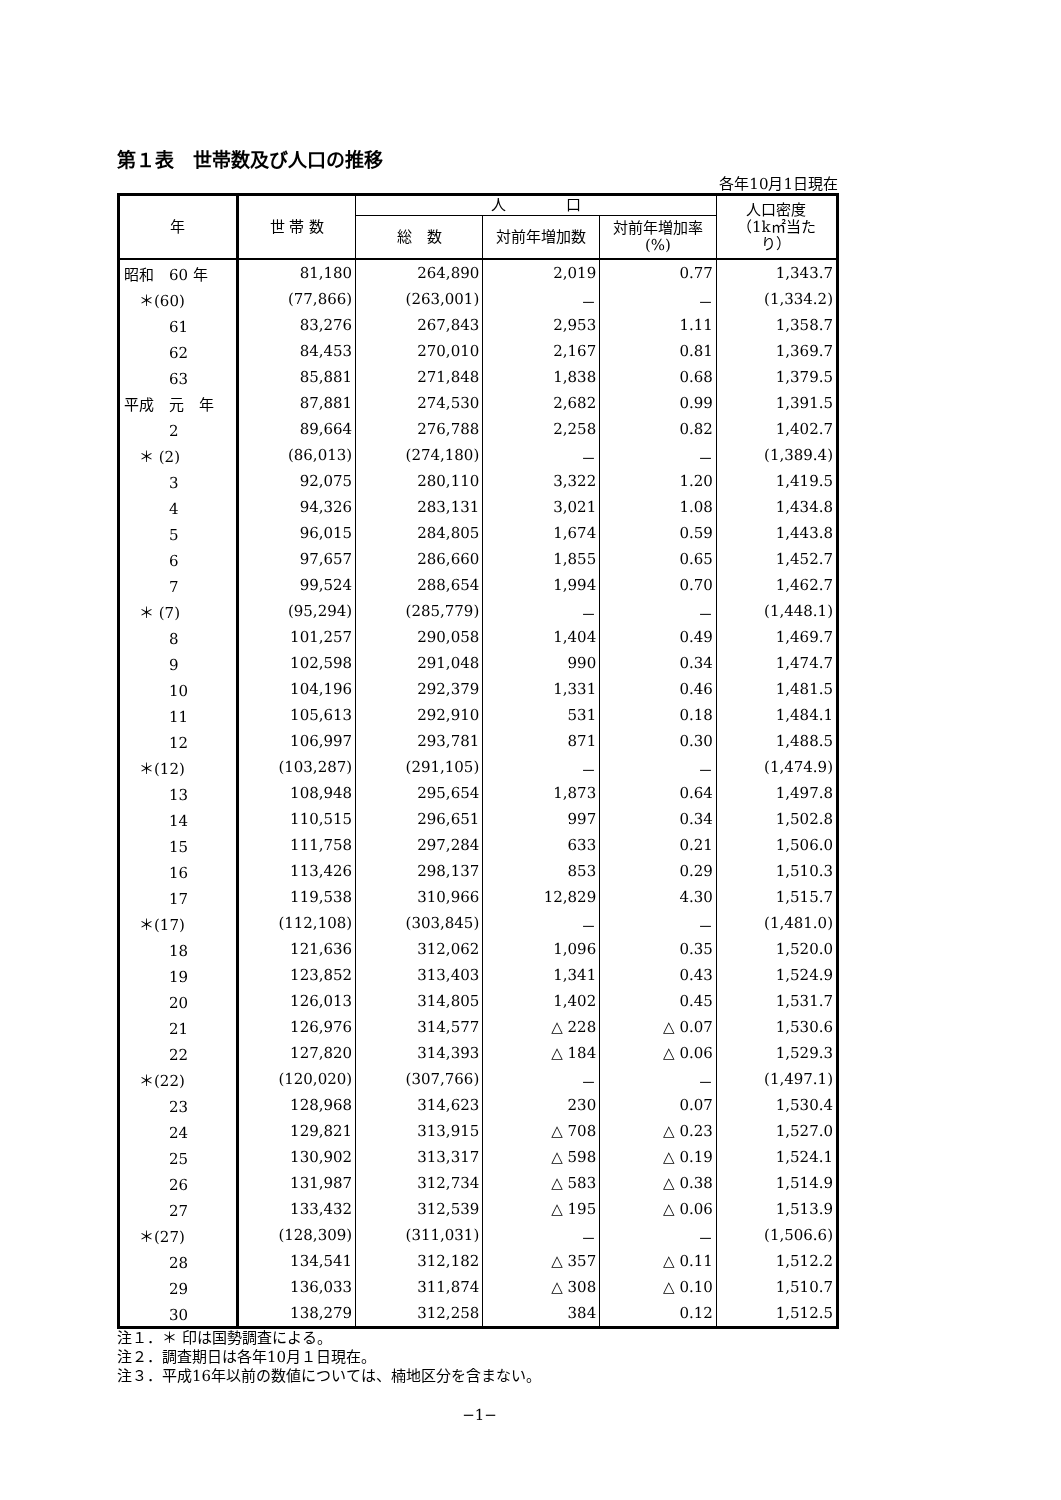第１表　世帯数及び人口の推移
各年10月1日現在
| 年 | 世 帯 数 | 人 口 | | | 人口密度 （1k㎡当た り） |
| --- | --- | --- | --- | --- | --- |
| | | 総 数 | 対前年増加数 | 対前年増加率 (%) | |
| 昭和 60 年 | 81,180 | 264,890 | 2,019 | 0.77 | 1,343.7 |
| ＊(60) | (77,866) | (263,001) | － | － | (1,334.2) |
| 61 | 83,276 | 267,843 | 2,953 | 1.11 | 1,358.7 |
| 62 | 84,453 | 270,010 | 2,167 | 0.81 | 1,369.7 |
| 63 | 85,881 | 271,848 | 1,838 | 0.68 | 1,379.5 |
| 平成 元 年 | 87,881 | 274,530 | 2,682 | 0.99 | 1,391.5 |
| 2 | 89,664 | 276,788 | 2,258 | 0.82 | 1,402.7 |
| ＊ (2) | (86,013) | (274,180) | － | － | (1,389.4) |
| 3 | 92,075 | 280,110 | 3,322 | 1.20 | 1,419.5 |
| 4 | 94,326 | 283,131 | 3,021 | 1.08 | 1,434.8 |
| 5 | 96,015 | 284,805 | 1,674 | 0.59 | 1,443.8 |
| 6 | 97,657 | 286,660 | 1,855 | 0.65 | 1,452.7 |
| 7 | 99,524 | 288,654 | 1,994 | 0.70 | 1,462.7 |
| ＊ (7) | (95,294) | (285,779) | － | － | (1,448.1) |
| 8 | 101,257 | 290,058 | 1,404 | 0.49 | 1,469.7 |
| 9 | 102,598 | 291,048 | 990 | 0.34 | 1,474.7 |
| 10 | 104,196 | 292,379 | 1,331 | 0.46 | 1,481.5 |
| 11 | 105,613 | 292,910 | 531 | 0.18 | 1,484.1 |
| 12 | 106,997 | 293,781 | 871 | 0.30 | 1,488.5 |
| ＊(12) | (103,287) | (291,105) | － | － | (1,474.9) |
| 13 | 108,948 | 295,654 | 1,873 | 0.64 | 1,497.8 |
| 14 | 110,515 | 296,651 | 997 | 0.34 | 1,502.8 |
| 15 | 111,758 | 297,284 | 633 | 0.21 | 1,506.0 |
| 16 | 113,426 | 298,137 | 853 | 0.29 | 1,510.3 |
| 17 | 119,538 | 310,966 | 12,829 | 4.30 | 1,515.7 |
| ＊(17) | (112,108) | (303,845) | － | － | (1,481.0) |
| 18 | 121,636 | 312,062 | 1,096 | 0.35 | 1,520.0 |
| 19 | 123,852 | 313,403 | 1,341 | 0.43 | 1,524.9 |
| 20 | 126,013 | 314,805 | 1,402 | 0.45 | 1,531.7 |
| 21 | 126,976 | 314,577 | △ 228 | △ 0.07 | 1,530.6 |
| 22 | 127,820 | 314,393 | △ 184 | △ 0.06 | 1,529.3 |
| ＊(22) | (120,020) | (307,766) | － | － | (1,497.1) |
| 23 | 128,968 | 314,623 | 230 | 0.07 | 1,530.4 |
| 24 | 129,821 | 313,915 | △ 708 | △ 0.23 | 1,527.0 |
| 25 | 130,902 | 313,317 | △ 598 | △ 0.19 | 1,524.1 |
| 26 | 131,987 | 312,734 | △ 583 | △ 0.38 | 1,514.9 |
| 27 | 133,432 | 312,539 | △ 195 | △ 0.06 | 1,513.9 |
| ＊(27) | (128,309) | (311,031) | － | － | (1,506.6) |
| 28 | 134,541 | 312,182 | △ 357 | △ 0.11 | 1,512.2 |
| 29 | 136,033 | 311,874 | △ 308 | △ 0.10 | 1,510.7 |
| 30 | 138,279 | 312,258 | 384 | 0.12 | 1,512.5 |
注１．＊ 印は国勢調査による。
注２．調査期日は各年10月１日現在。
注３．平成16年以前の数値については、楠地区分を含まない。
−1−